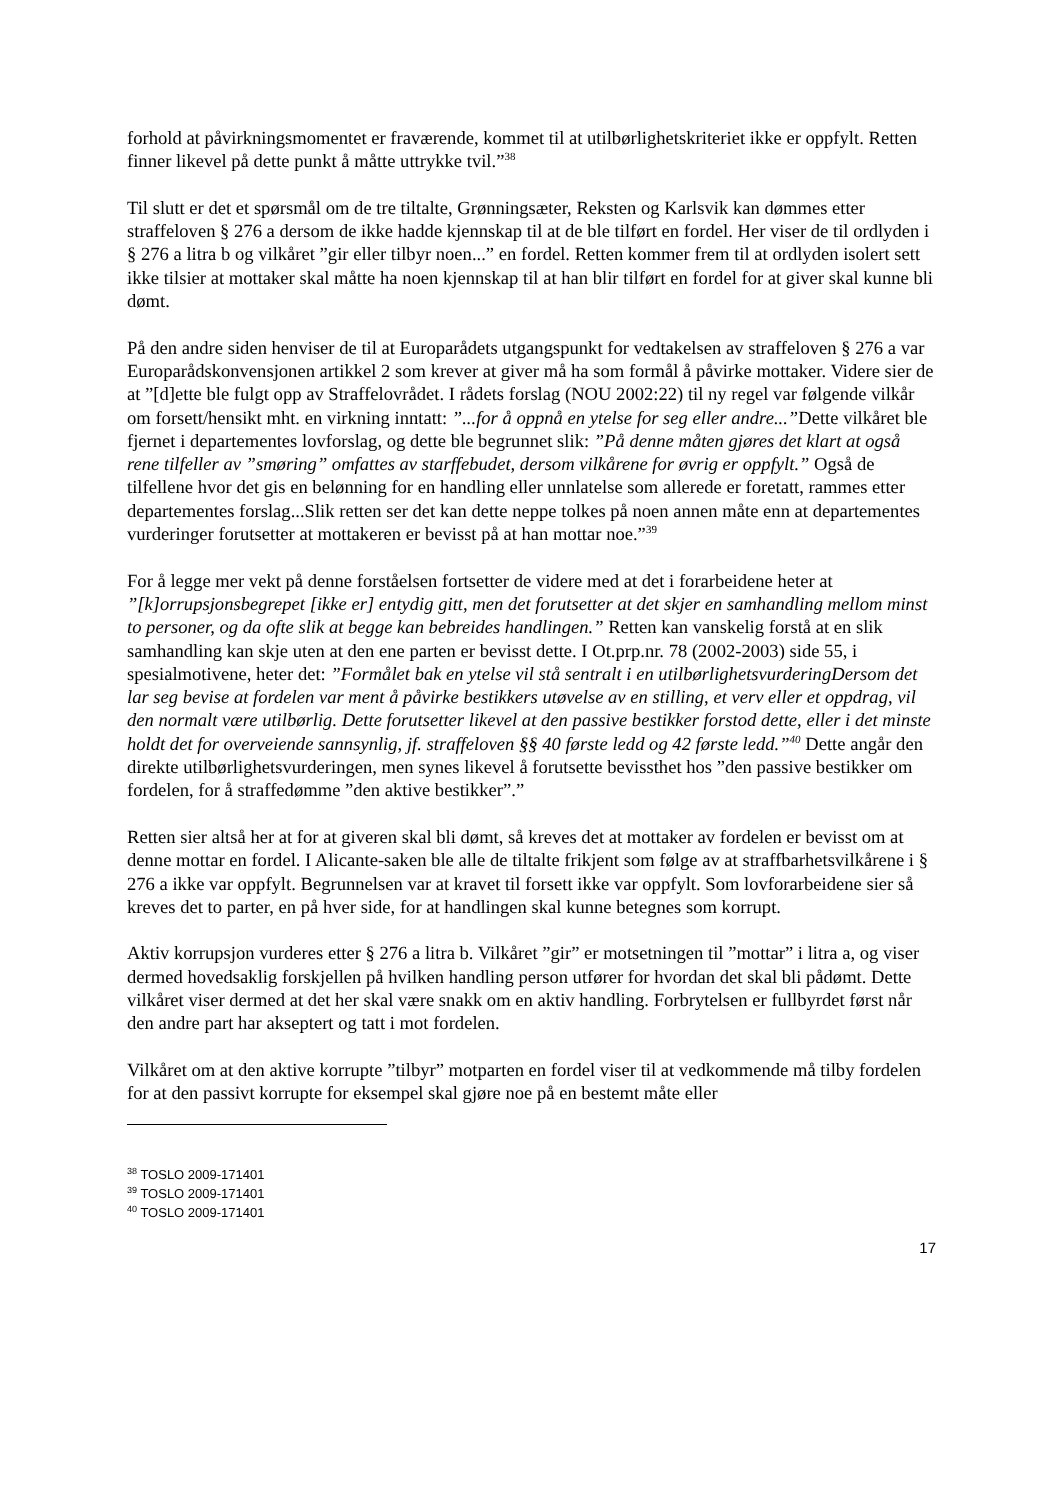forhold at påvirkningsmomentet er fraværende, kommet til at utilbørlighetskriteriet ikke er oppfylt. Retten finner likevel på dette punkt å måtte uttrykke tvil.”<sup>38</sup>
Til slutt er det et spørsmål om de tre tiltalte, Grønningsæter, Reksten og Karlsvik kan dømmes etter straffeloven § 276 a dersom de ikke hadde kjennskap til at de ble tilført en fordel. Her viser de til ordlyden i § 276 a litra b og vilkåret ”gir eller tilbyr noen...” en fordel. Retten kommer frem til at ordlyden isolert sett ikke tilsier at mottaker skal måtte ha noen kjennskap til at han blir tilført en fordel for at giver skal kunne bli dømt.
På den andre siden henviser de til at Europarådets utgangspunkt for vedtakelsen av straffeloven § 276 a var Europarådskonvensjonen artikkel 2 som krever at giver må ha som formål å påvirke mottaker. Videre sier de at ”[d]ette ble fulgt opp av Straffelovrådet. I rådets forslag (NOU 2002:22) til ny regel var følgende vilkår om forsett/hensikt mht. en virkning inntatt: ”...for å oppnå en ytelse for seg eller andre...”Dette vilkåret ble fjernet i departementes lovforslag, og dette ble begrunnet slik: ”På denne måten gjøres det klart at også rene tilfeller av ”smøring” omfattes av starffebudet, dersom vilkårene for øvrig er oppfylt.” Også de tilfellene hvor det gis en belønning for en handling eller unnlatelse som allerede er foretatt, rammes etter departementes forslag...Slik retten ser det kan dette neppe tolkes på noen annen måte enn at departementes vurderinger forutsetter at mottakeren er bevisst på at han mottar noe.”<sup>39</sup>
For å legge mer vekt på denne forståelsen fortsetter de videre med at det i forarbeidene heter at ”[k]orrupsjonsbegrepet [ikke er] entydig gitt, men det forutsetter at det skjer en samhandling mellom minst to personer, og da ofte slik at begge kan bebreides handlingen.” Retten kan vanskelig forstå at en slik samhandling kan skje uten at den ene parten er bevisst dette. I Ot.prp.nr. 78 (2002-2003) side 55, i spesialmotivene, heter det: ”Formålet bak en ytelse vil stå sentralt i en utilbørlighetsvurderingDersom det lar seg bevise at fordelen var ment å påvirke bestikkers utøvelse av en stilling, et verv eller et oppdrag, vil den normalt være utilbørlig. Dette forutsetter likevel at den passive bestikker forstod dette, eller i det minste holdt det for overveiende sannsynlig, jf. straffeloven §§ 40 første ledd og 42 første ledd.”<sup>40</sup> Dette angår den direkte utilbørlighetsvurderingen, men synes likevel å forutsette bevissthet hos ”den passive bestikker om fordelen, for å straffedømme ”den aktive bestikker”.”
Retten sier altså her at for at giveren skal bli dømt, så kreves det at mottaker av fordelen er bevisst om at denne mottar en fordel. I Alicante-saken ble alle de tiltalte frikjent som følge av at straffbarhetsvilkårene i § 276 a ikke var oppfylt. Begrunnelsen var at kravet til forsett ikke var oppfylt. Som lovforarbeidene sier så kreves det to parter, en på hver side, for at handlingen skal kunne betegnes som korrupt.
Aktiv korrupsjon vurderes etter § 276 a litra b. Vilkåret ”gir” er motsetningen til ”mottar” i litra a, og viser dermed hovedsaklig forskjellen på hvilken handling person utfører for hvordan det skal bli pådømt. Dette vilkåret viser dermed at det her skal være snakk om en aktiv handling. Forbrytelsen er fullbyrdet først når den andre part har akseptert og tatt i mot fordelen.
Vilkåret om at den aktive korrupte ”tilbyr” motparten en fordel viser til at vedkommende må tilby fordelen for at den passivt korrupte for eksempel skal gjøre noe på en bestemt måte eller
<sup>38</sup> TOSLO 2009-171401
<sup>39</sup> TOSLO 2009-171401
<sup>40</sup> TOSLO 2009-171401
17